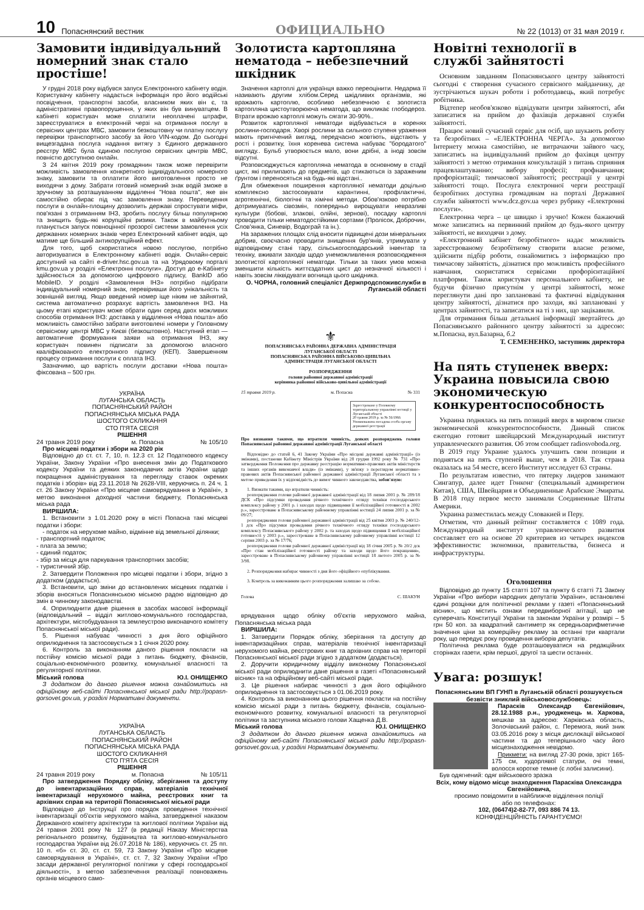10 Попаснянский вестник ОФИЦИАЛЬНО № 22 (1013) от 31 мая 2019 г.
Замовити індивідуальний номерний знак стало простіше!
У грудні 2018 року відбувся запуск Електронного кабінету водія. Користувачу кабінету надається інформація про його водійські посвідчення, транспортні засоби, власником яких він є, та адміністративні правопорушення, у яких він був винуватцем. В кабінеті користувач може сплатити неоплачені штрафи, зареєструватися в електронній черзі на отримання послуг в сервісних центрах МВС, замовити безкоштовну чи платну послугу перевірки транспортного засобу за його VIN-кодом. До сьогодні вищезгадана послуга надання витягу з Єдиного державного реєстру МВС була єдиною послугою сервісних центрів МВС, повністю доступною онлайн.
З 24 квітня 2019 року громадянин також може перевірити можливість замовлення конкретного індивідуального номерного знаку, замовити та оплатити його виготовлення просто не виходячи з дому. Забрати готовий номерний знак водій зможе в зручному за розташуванням відділенні "Нова пошта", яке він самостійно обирає під час замовлення знаку. Переведення послуги в онлайн-площину дозволить державі спростувати міфи, пов'язані з отриманням ІНЗ, зробить послугу більш популярною та знищить будь-які корупційні ризики. Також в майбутньому планується запуск повноцінної прозорої системи замовлення усіх державних номерних знаків через Електронний кабінет водія, що матиме ще більший антикорупційний ефект.
Для того, щоб скористатися новою послугою, потрібно авторизуватися в Електронному кабінеті водія. Онлайн-сервіс доступний на сайті e-driver.hsc.gov.ua та на Урядовому порталі kmu.gov.ua у розділі «Електронні послуги». Доступ до е-Кабінету здійснюється за допомогою цифрового підпису, BankID або MobileID. У розділі «Замовлення ІНЗ» потрібно підібрати індивідуальний номерний знак, перевіривши його унікальність та зовнішній вигляд. Якщо введений номер іще ніким не зайнятий, система автоматично розрахує вартість замовлення ІНЗ. На цьому етапі користувач може обрати один серед двох можливих способів отримання ІНЗ: доставка у відділення «Нова пошта» або можливість самостійно забрати виготовлені номери у Головному сервісному центрі МВС у Києві (безкоштовно). Наступний етап — автоматичне формування заяви на отримання ІНЗ, яку користувач повинен підписати за допомогою власного кваліфікованого електронного підпису (КЕП). Завершенням процесу отримання послуги є оплата ІНЗ.
Зазначимо, що вартість послуги доставки «Нова пошта» фіксована – 500 грн.
УКРАЇНА
ЛУГАНСЬКА ОБЛАСТЬ
ПОПАСНЯНСЬКИЙ РАЙОН
ПОПАСНЯНСЬКА МІСЬКА РАДА
ШОСТОГО СКЛИКАННЯ
СТО П'ЯТА СЕСІЯ
РІШЕННЯ
24 травня 2019 року м. Попасна № 105/10
Про місцеві податки і збори на 2020 рік
Відповідно до ст. ст. 7, 10, п. 12.3 ст. 12 Податкового кодексу України, Закону України «Про внесення змін до Податкового кодексу України та деяких законодавчих актів України щодо покращення адміністрування та перегляду ставок окремих податків і зборів» від 23.11.2018 № 2628-VIII, керуючись п. 24 ч. 1 ст. 26 Закону України «Про місцеве самоврядування в Україні», з метою виконання доходної частини бюджету, Попаснянська міська рада
ВИРІШИЛА:
1. Встановити з 1.01.2020 року в місті Попасна такі місцеві податки і збори:
- податок на нерухоме майно, відмінне від земельної ділянки;
- транспортний податок;
- плата за землю;
- єдиний податок;
- збір за місця для паркування транспортних засобів;
- туристичний збір.
2. Затвердити Положення про місцеві податки і збори, згідно з додатком (додається).
3. Встановити, що зміни до встановлених місцевих податків і зборів вносяться Попаснянською міською радою відповідно до змін в чинному законодавстві.
4. Оприлюднити дане рішення в засобах масової інформації (відповідальний – відділ житлово-комунального господарства, архітектури, містобудування та землеустрою виконавчого комітету Попаснянської міської ради).
5. Рішення набуває чинності з дня його офіційного оприлюднення та застосовується з 1 січня 2020 року.
6. Контроль за виконанням даного рішення покласти на постійну комісію міської ради з питань бюджету, фінансів, соціально-економічного розвитку, комунальної власності та регуляторної політики.
Міський голова Ю.І. ОНИЩЕНКО
З додатком до даного рішення можна ознайомитись на офіційному веб-сайті Попаснянської міської ради http://popasn-gorsovet.gov.ua, у розділі Нормативні документи.
УКРАЇНА
ЛУГАНСЬКА ОБЛАСТЬ
ПОПАСНЯНСЬКИЙ РАЙОН
ПОПАСНЯНСЬКА МІСЬКА РАДА
ШОСТОГО СКЛИКАННЯ
СТО П'ЯТА СЕСІЯ
РІШЕННЯ
24 травня 2019 року м. Попасна № 105/11
Про затвердження Порядку обліку, зберігання та доступу до інвентаризаційних справ, матеріалів технічної інвентаризації нерухомого майна, реєстрових книг та архівних справ на території Попаснянської міської ради
Відповідно до Інструкції про порядок проведення технічної інвентаризації об'єктів нерухомого майна, затвердженої наказом Державного комітету архітектури та житлової політики України від 24 травня 2001 року № 127 (в редакції Наказу Міністерства регіонального розвитку, будівництва та житлово-комунального господарства України від 26.07.2018 № 186), керуючись ст. 25 пп. 10 п. «б» ст. 30, ст. ст. 59, 73 Закону України «Про місцеве самоврядування в Україні», ст. ст. 7, 32 Закону України «Про засади державної регуляторної політики у сфері господарської діяльності», з метою забезпечення реалізації повноважень органів місцевого само-
Золотиста картопляна нематода – небезпечний шкідник
Значення картоплі для українця важко переоцінити. Недарма її називають другим хлібом.Серед шкідливих організмів, які вражають картоплю, особливо небезпечною є золотиста картопляна цистоутворююча нематода, що викликає глободероз. Втрати врожаю картоплі можуть сягати 30-90%..
Розвиток картопляної нематоди відбувається в коренях рослини-господаря. Хворі рослини за сильного ступеня ураження мають пригнічений вигляд, передчасно жовтіють, відстають у рості і розвитку, їхня коренева система набуває "бородатого" вигляду.. Бульб утворюється мало, вони дрібні, а іноді зовсім відсутні.
Розповсюджується картопляна нематода в основному в стадії цист, які прилипають до предметів, що стикаються із зараженим ґрунтом і переносяться на будь-які відстані..
Для обмеження поширення картопляної нематоди доцільно комплексно застосовувати карантинні, профілактичні, агротехнічні, біологічні та хімічні методи. Обов'язково потрібно дотримуватись сівозмін, попередньо вирощувати невразливі культури (бобові, злакові, олійні, зернові), посадку картоплі проводити тільки нематодостійкими сортами (Пролісок, Доброчин, Слов'янка, Синевір, Водограй та ін.).
На заражених площах слід вносити підвищені дози мінеральних добрив, своєчасно проводити знищення бур'янів, утримувати у відповідному стані тару, сільськогосподарський інвентар та техніку, вживати заходів щодо унеможливлення розповсюдження золотистої картопляної нематоди. Тільки за таких умов можна зменшити кількість життєздатних цист до незначної кількості і навіть зовсім ліквідувати вогнища цього шкідника.
О. ЧОРНА, головний спеціаліст Держпродспоживслужби в Луганській області
⚜
ПОПАСНЯНСЬКА РАЙОННА ДЕРЖАВНА АДМІНІСТРАЦІЯ
ЛУГАНСЬКОЇ ОБЛАСТІ
ПОПАСНЯНСЬКА РАЙОННА ВІЙСЬКОВО-ЦИВІЛЬНА
АДМІНІСТРАЦІЯ ЛУГАНСЬКОЇ ОБЛАСТІ
РОЗПОРЯДЖЕННЯ
голови районної державної адміністрації
керівника районної військово-цивільної адміністрації
15 травня 2019 р. м. Попасна № 331
Зареєстровано у Головному територіальному управлінні юстиції у Луганській області
20 травня 2019 р. за № 56/1966
Уповноважена посадова особа органу державної реєстрації
Про визнання такими, що втратили чинність, деяких розпоряджень голови Попаснянської районної державної адміністрації Луганської області
Відповідно до статей 6, 41 Закону України «Про місцеві державні адміністрації» (із змінами), постанови Кабінету Міністрів України від 28 грудня 1992 року № 731 «Про затвердження Положення про державну реєстрацію нормативно-правових актів міністерств та інших органів виконавчої влади» (із змінами), у зв'язку з переглядом нормативно-правових актів Попаснянської районної державної адміністрації Луганської області та з метою приведення їх у відповідність до вимог чинного законодавства, зобов'язую:
1. Визнати такими, що втратили чинність:
розпорядження голови районної державної адміністрації від 18 липня 2001 р. № 289/18 ДСК «Про підсумки проведення річного технічного огляду техніки господарського комплексу району у 2001 р. і заходах щодо підвищення її мобілізаційної готовності в 2002 р.», зареєстроване в Попаснянському районному управлінні юстиції 24 липня 2001 р. за № 09/27;
розпорядження голови районної державної адміністрації від 25 квітня 2003 р. № 240/12-1 дск «Про підсумки проведення річного технічного огляду техніки господарського комплексу Попаснянського району у 2002 р. та заходах щодо підвищення її мобілізаційної готовності у 2003 р.», зареєстроване в Попаснянському районному управлінні юстиції 12 серпня 2003 р. за № 17/76;
розпорядження голови районної державної адміністрації від 18 січня 2005 р. № 20/2 дск «Про стан мобілізаційної готовності району та заходи щодо його покращення», зареєстроване в Попаснянському районному управлінні юстиції 18 лютого 2005 р. за № 3/98.
2. Розпорядження набирає чинності з дня його офіційного опублікування.
3. Контроль за виконанням цього розпорядження залишаю за собою.
Голова С. ШАКУН
врядування щодо обліку об'єктів нерухомого майна, Попаснянська міська рада
ВИРІШИЛА:
1. Затвердити Порядок обліку, зберігання та доступу до інвентаризаційних справ, матеріалів технічної інвентаризації нерухомого майна, реєстрових книг та архівних справ на території Попаснянської міської ради згідно з додатком (додається).
2. Доручити юридичному відділу виконкому Попаснянської міської ради оприлюднити дане рішення в газеті «Попаснянський вісник» та на офіційному веб-сайті міської ради.
3. Це рішення набирає чинності з дня його офіційного оприлюднення та застосовується з 01.06.2019 року.
4. Контроль за виконанням цього рішення покласти на постійну комісію міської ради з питань бюджету, фінансів, соціально-економічного розвитку, комунальної власності та регуляторної політики та заступника міського голови Хащенка Д.В.
Міський голова Ю.І. ОНИЩЕНКО
З додатком до даного рішення можна ознайомитись на офіційному веб-сайті Попаснянської міської ради http://popasn-gorsovet.gov.ua, у розділі Нормативні документи.
Новітні технології в службі зайнятості
Основним завданням Попаснянського центру зайнятості сьогодні є створення сучасного сервісного майданчику, де зустрічаються шукач роботи і роботодавець, який потребує робітника.
Відтепер необов'язково відвідувати центри зайнятості, аби записатися на прийом до фахівців державної служби зайнятості.
Працює новий сучасний сервіс для осіб, що шукають роботу та безробітних – «ЕЛЕКТРОННА ЧЕРГА». За допомогою Інтернету можна самостійно, не витрачаючи зайвого часу, записатись на індивідуальний прийом до фахівця центру зайнятості з метою отримання консультацій з питань сприяння працевлаштуванню; вибору професії; профнавчання; профорієнтації; тимчасової зайнятості; реєстрації у центрі зайнятості тощо. Послуга електронної черги реєстрації безробітних доступна громадянам на порталі Державної служби зайнятості www.dcz.gov.ua через рубрику «Електронні послуги».
Електронна черга – це швидко і зручно! Кожен бажаючий може записатись на первинний прийом до будь-якого центру зайнятості, не виходячи з дому.
«Електронний кабінет безробітного» надає можливість зареєстрованому безробітному створити власне резюме, здійснити підбір роботи, ознайомитись з інформацією про тимчасову зайнятість, дізнатися про можливість професійного навчання, скористатися сервісами профорієнтаційної платформи. Також користувач персонального кабінету, не будучи фізично присутнім у центрі зайнятості, може переглянути дані про заплановані та фактичні відвідування центру зайнятості, дізнатися про заходи, які заплановані у центрах зайнятості, та записатися на ті з них, що зацікавили.
Для отримання більш детальної інформації звертайтесь до Попаснянського районного центру зайнятості за адресою: м.Попасна, вул.Базарна, б.2
Т. СЕМЕНЕНКО, заступник директора
На пять ступенек вверх: Украина повысила свою экономическую конкурентоспособность
Украина поднялась на пять позиций вверх в мировом списке экономической конкурентоспособности. Данный список ежегодно готовит швейцарский Международный институт управленческого развития. Об этом сообщает radiosvoboda.org.
В 2019 году Украине удалось улучшить свои позиции и подняться на пять ступеней выше, чем в 2018. Так страна оказалась на 54 месте, всего Институт исследует 63 страны.
По результатам известно, что пятерку лидеров занимают Сингапур, далее идет Гонконг (специальный админрегион Китая), США, Швейцария и Объединенные Арабские Эмираты. В 2018 году первое место занимали Соединенные Штаты Америки.
Украина разместилась между Словакией и Перу.
Отметим, что данный рейтинг составляется с 1089 года. Международный институт управленческого развития составляет его на основе 20 критериев из четырех индексов эффективности: экономики, правительства, бизнеса и инфраструктуры.
Оголошення
Відповідно до пункту 15 статті 107 та пункту 6 статті 71 Закону України «Про вибори народних депутатів України», встановлені єдині розцінки для політичної реклами у газеті «Попаснянський вісник», що містить ознаки передвиборної агітації, що не суперечать Конституції України та законам України у розмірі – 5 грн 50 коп. за квадратний сантиметр як середньоарифметичне значення ціни за комерційну рекламу за останні три квартали року, що передує року проведення виборів депутатів.
Політична реклама буде розташовуватися на редакційних сторінках газети, крім першої, другої та шести останніх.
Увага: розшук!
Попаснянським ВП ГУНП в Луганській області розшукується безвісти зниклий військовослужбовець:
Параскі в Олександр Євгенійович, 28.12.1988 р.н., уродженець м. Харкова, мешкав за адресою: Харківська область, Золочівський район, с. Перемога, який зник 03.05.2016 року з місця дислокації військової частини та до теперішнього часу його місцезнаходження невідомо.
Прикмети: на вигляд 27-30 років, зріст 165-175 см, худорлявої статури, очі темні, волосся коротке темне (є лобні залисини).
Був одягнений: одяг військового зразка
Всіх, кому відомо місце знаходження Парасківа Олександра Євгенійовича,
просимо повідомити в найближче відділення поліції
або по телефонах:
102, (06474)2-82-77, 093 886 74 13.
КОНФІДЕНЦІЙНІСТЬ ГАРАНТУЄМО!